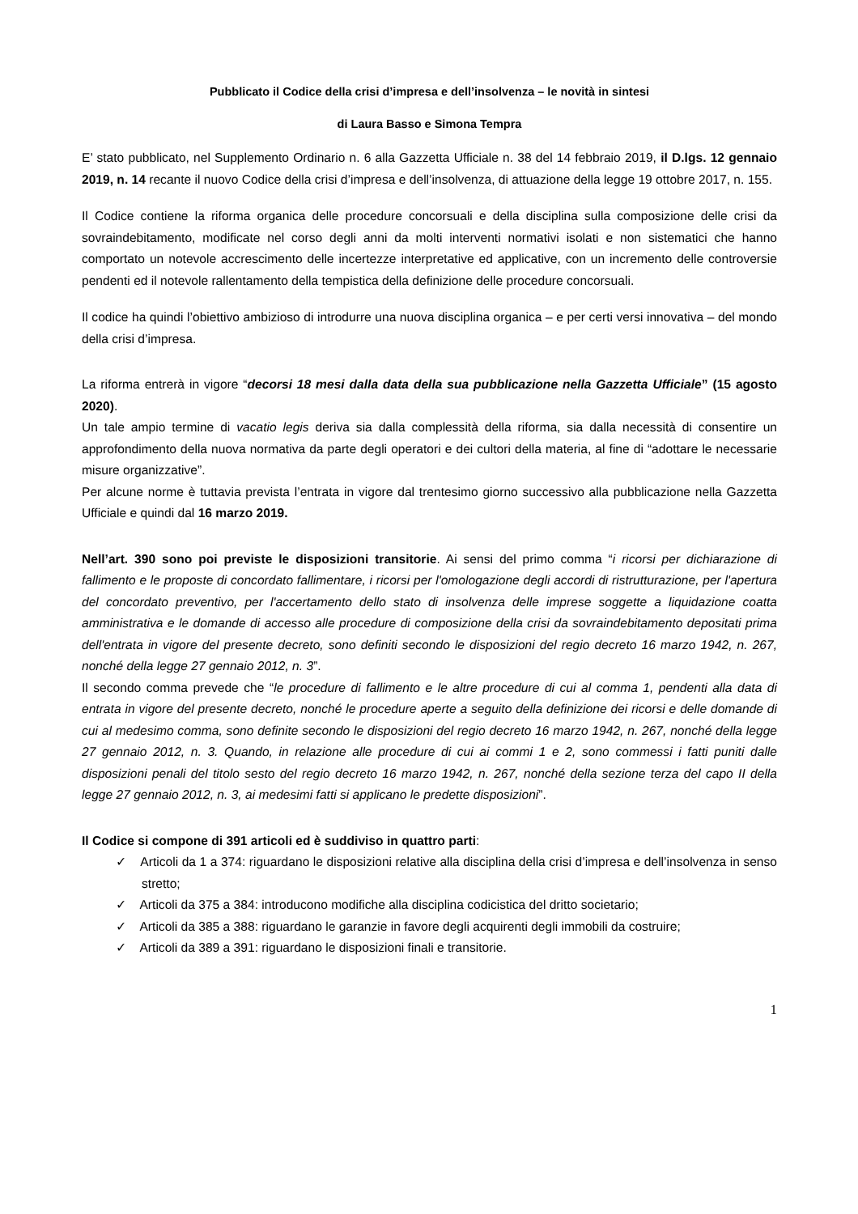Pubblicato il Codice della crisi d’impresa e dell’insolvenza – le novità in sintesi
di Laura Basso e Simona Tempra
E’ stato pubblicato, nel Supplemento Ordinario n. 6 alla Gazzetta Ufficiale n. 38 del 14 febbraio 2019, il D.lgs. 12 gennaio 2019, n. 14 recante il nuovo Codice della crisi d’impresa e dell’insolvenza, di attuazione della legge 19 ottobre 2017, n. 155.
Il Codice contiene la riforma organica delle procedure concorsuali e della disciplina sulla composizione delle crisi da sovraindebitamento, modificate nel corso degli anni da molti interventi normativi isolati e non sistematici che hanno comportato un notevole accrescimento delle incertezze interpretative ed applicative, con un incremento delle controversie pendenti ed il notevole rallentamento della tempistica della definizione delle procedure concorsuali.
Il codice ha quindi l’obiettivo ambizioso di introdurre una nuova disciplina organica – e per certi versi innovativa – del mondo della crisi d’impresa.
La riforma entrerà in vigore “decorsi 18 mesi dalla data della sua pubblicazione nella Gazzetta Ufficiale” (15 agosto 2020).
Un tale ampio termine di vacatio legis deriva sia dalla complessità della riforma, sia dalla necessità di consentire un approfondimento della nuova normativa da parte degli operatori e dei cultori della materia, al fine di “adottare le necessarie misure organizzative”.
Per alcune norme è tuttavia prevista l’entrata in vigore dal trentesimo giorno successivo alla pubblicazione nella Gazzetta Ufficiale e quindi dal 16 marzo 2019.
Nell’art. 390 sono poi previste le disposizioni transitorie. Ai sensi del primo comma “i ricorsi per dichiarazione di fallimento e le proposte di concordato fallimentare, i ricorsi per l'omologazione degli accordi di ristrutturazione, per l'apertura del concordato preventivo, per l'accertamento dello stato di insolvenza delle imprese soggette a liquidazione coatta amministrativa e le domande di accesso alle procedure di composizione della crisi da sovraindebitamento depositati prima dell'entrata in vigore del presente decreto, sono definiti secondo le disposizioni del regio decreto 16 marzo 1942, n. 267, nonché della legge 27 gennaio 2012, n. 3”.
Il secondo comma prevede che “le procedure di fallimento e le altre procedure di cui al comma 1, pendenti alla data di entrata in vigore del presente decreto, nonché le procedure aperte a seguito della definizione dei ricorsi e delle domande di cui al medesimo comma, sono definite secondo le disposizioni del regio decreto 16 marzo 1942, n. 267, nonché della legge 27 gennaio 2012, n. 3. Quando, in relazione alle procedure di cui ai commi 1 e 2, sono commessi i fatti puniti dalle disposizioni penali del titolo sesto del regio decreto 16 marzo 1942, n. 267, nonché della sezione terza del capo II della legge 27 gennaio 2012, n. 3, ai medesimi fatti si applicano le predette disposizioni”.
Il Codice si compone di 391 articoli ed è suddiviso in quattro parti:
✓ Articoli da 1 a 374: riguardano le disposizioni relative alla disciplina della crisi d’impresa e dell’insolvenza in senso stretto;
✓ Articoli da 375 a 384: introducono modifiche alla disciplina codicistica del dritto societario;
✓ Articoli da 385 a 388: riguardano le garanzie in favore degli acquirenti degli immobili da costruire;
✓ Articoli da 389 a 391: riguardano le disposizioni finali e transitorie.
1